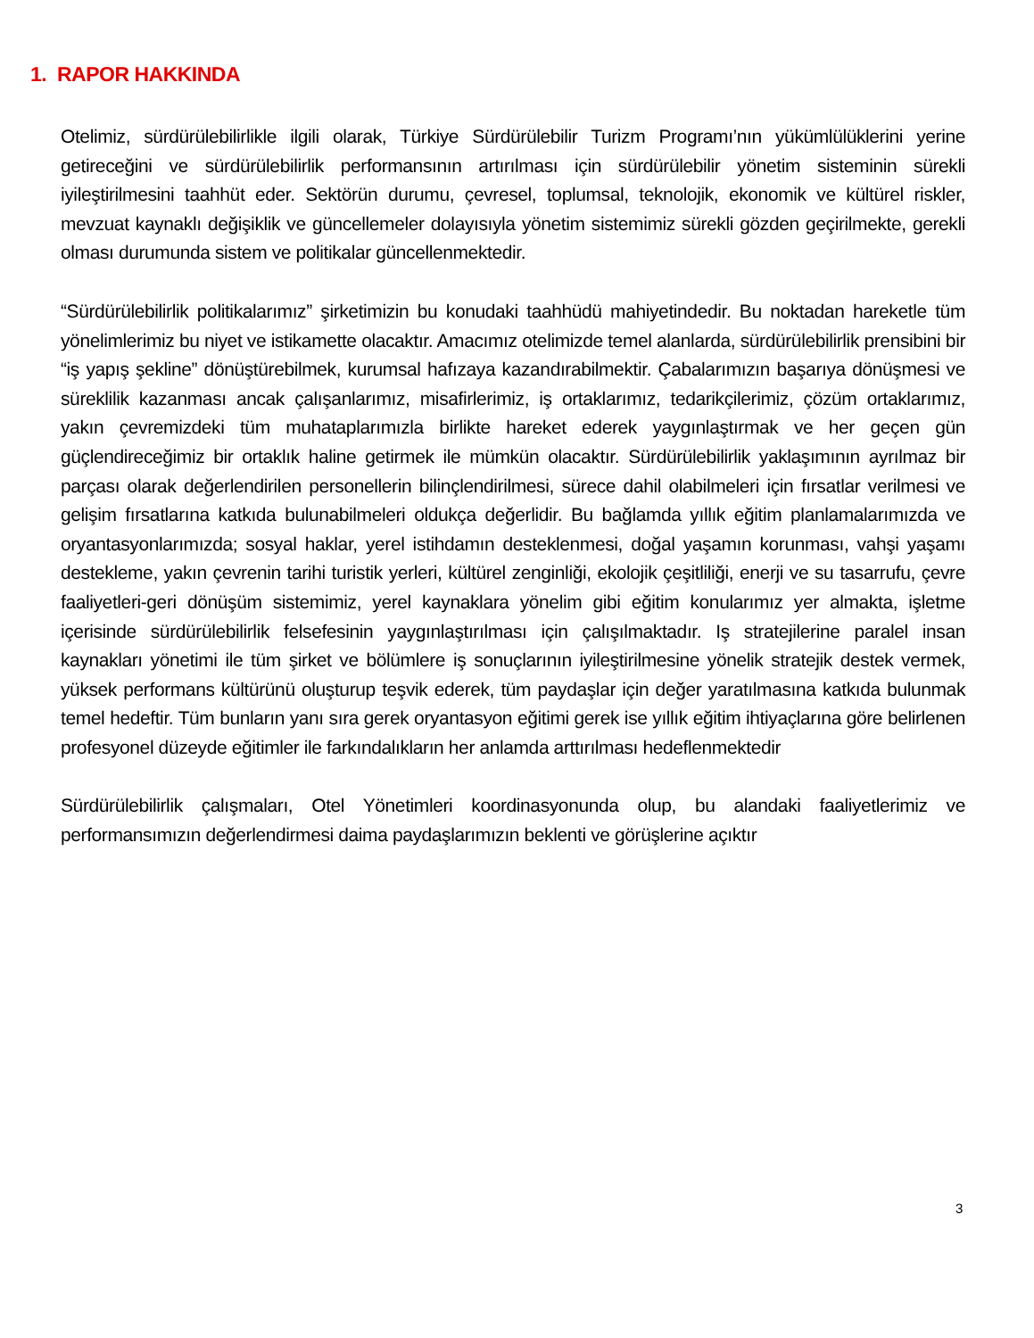1. RAPOR HAKKINDA
Otelimiz, sürdürülebilirlikle ilgili olarak, Türkiye Sürdürülebilir Turizm Programı’nın yükümlülüklerini yerine getireceğini ve sürdürülebilirlik performansının artırılması için sürdürülebilir yönetim sisteminin sürekli iyileştirilmesini taahhüt eder. Sektörün durumu, çevresel, toplumsal, teknolojik, ekonomik ve kültürel riskler, mevzuat kaynaklı değişiklik ve güncellemeler dolayısıyla yönetim sistemimiz sürekli gözden geçirilmekte, gerekli olması durumunda sistem ve politikalar güncellenmektedir.
“Sürdürülebilirlik politikalarımız” şirketimizin bu konudaki taahhüdü mahiyetindedir. Bu noktadan hareketle tüm yönelimlerimiz bu niyet ve istikamette olacaktır. Amacımız otelimizde temel alanlarda, sürdürülebilirlik prensibini bir “iş yapış şekline” dönüştürebilmek, kurumsal hafızaya kazandırabilmektir. Çabalarımızın başarıya dönüşmesi ve süreklilik kazanması ancak çalışanlarımız, misafirlerimiz, iş ortaklarımız, tedarikçilerimiz, çözüm ortaklarımız, yakın çevremizdeki tüm muhataplarımızla birlikte hareket ederek yaygınlaştırmak ve her geçen gün güçlendireceğimiz bir ortaklık haline getirmek ile mümkün olacaktır. Sürdürülebilirlik yaklaşımının ayrılmaz bir parçası olarak değerlendirilen personellerin bilinçlendirilmesi, sürece dahil olabilmeleri için fırsatlar verilmesi ve gelişim fırsatlarına katkıda bulunabilmeleri oldukça değerlidir. Bu bağlamda yıllık eğitim planlamalarımızda ve oryantasyonlarımızda; sosyal haklar, yerel istihdamın desteklenmesi, doğal yaşamın korunması, vahşi yaşamı destekleme, yakın çevrenin tarihi turistik yerleri, kültürel zenginliği, ekolojik çeşitliliği, enerji ve su tasarrufu, çevre faaliyetleri-geri dönüşüm sistemimiz, yerel kaynaklara yönelim gibi eğitim konularımız yer almakta, işletme içerisinde sürdürülebilirlik felsefesinin yaygınlaştırılması için çalışılmaktadır. Iş stratejilerine paralel insan kaynakları yönetimi ile tüm şirket ve bölümlere iş sonuçlarının iyileştirilmesine yönelik stratejik destek vermek, yüksek performans kültürünü oluşturup teşvik ederek, tüm paydaşlar için değer yaratılmasına katkıda bulunmak temel hedeftir. Tüm bunların yanı sıra gerek oryantasyon eğitimi gerek ise yıllık eğitim ihtiyaçlarına göre belirlenen profesyonel düzeyde eğitimler ile farkındalıkların her anlamda arttırılması hedeflenmektedir
Sürdürülebilirlik çalışmaları, Otel Yönetimleri koordinasyonunda olup, bu alandaki faaliyetlerimiz ve performansımızın değerlendirmesi daima paydaşlarımızın beklenti ve görüşlerine açıktır
3